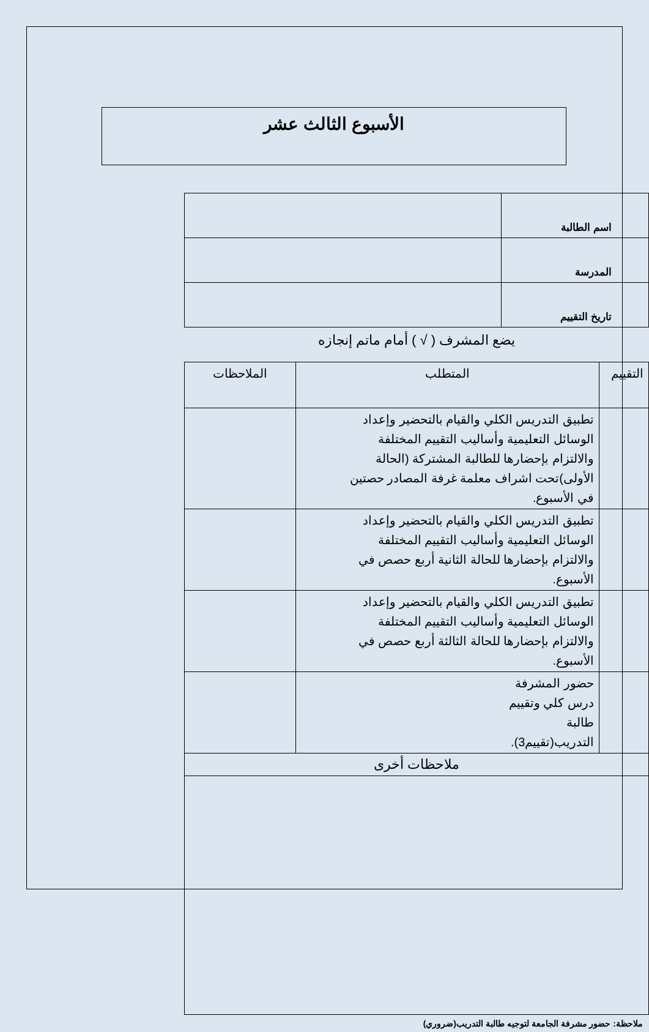الأسبوع الثالث عشر
| اسم الطالبة | |
| المدرسة | |
| تاريخ التقييم | |
يضع المشرف ( √ ) أمام ماتم إنجازه
| التقييم | المتطلب | الملاحظات |
| | تطبيق التدريس الكلي والقيام بالتحضير وإعداد الوسائل التعليمية وأساليب التقييم المختلفة والالتزام بإحضارها للطالبة المشتركة (الحالة الأولى)تحت اشراف معلمة غرفة المصادر حصتين في الأسبوع. | |
| | تطبيق التدريس الكلي والقيام بالتحضير وإعداد الوسائل التعليمية وأساليب التقييم المختلفة والالتزام بإحضارها للحالة الثانية أربع حصص في الأسبوع. | |
| | تطبيق التدريس الكلي والقيام بالتحضير وإعداد الوسائل التعليمية وأساليب التقييم المختلفة والالتزام بإحضارها للحالة الثالثة أربع حصص في الأسبوع. | |
| | حضور المشرفة درس كلي وتقييم طالبة التدريب(تقييم3). | |
| ملاحظات أخرى | | |
ملاحظة: حضور مشرفة الجامعة لتوجيه طالبة التدريب(ضروري)